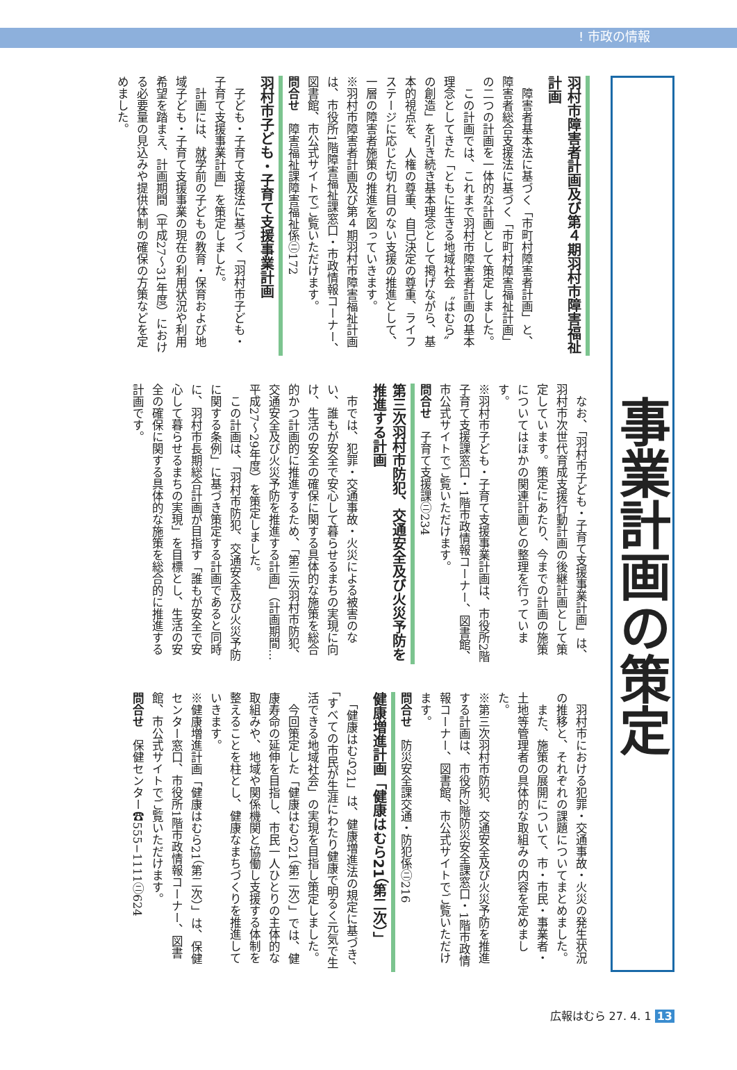! 市政の情報
事業計画の策定
羽村市障害者計画及び第４期羽村市障害福祉計画
　障害者基本法に基づく「市町村障害者計画」と、障害者総合支援法に基づく「市町村障害福祉計画」の二つの計画を一体的な計画として策定しました。
　この計画では、これまで羽村市障害者計画の基本理念としてきた「ともに生きる地域社会〝はむら〟の創造」を引き続き基本理念として掲げながら、基本的視点を、人権の尊重、自己決定の尊重、ライフステージに応じた切れ目のない支援の推進として、一層の障害者施策の推進を図っていきます。
※羽村市障害者計画及び第４期羽村市障害福祉計画は、市役所1階障害福祉課窓口・市政情報コーナー、図書館、市公式サイトでご覧いただけます。
問合せ　障害福祉課障害福祉係㋥172
羽村市子ども・子育て支援事業計画
　子ども・子育て支援法に基づく「羽村市子ども・子育て支援事業計画」を策定しました。
　計画には、就学前の子どもの教育・保育および地域子ども・子育て支援事業の現在の利用状況や利用希望を踏まえ、計画期間（平成27〜31年度）における必要量の見込みや提供体制の確保の方策などを定めました。
　なお、「羽村市子ども・子育て支援事業計画」は、羽村市次世代育成支援行動計画の後継計画として策定しています。策定にあたり、今までの計画の施策についてはほかの関連計画との整理を行っています。
※羽村市子ども・子育て支援事業計画は、市役所2階子育て支援課窓口・1階市政情報コーナー、図書館、市公式サイトでご覧いただけます。
問合せ　子育て支援課㋥234
第三次羽村市防犯、交通安全及び火災予防を推進する計画
　市では、犯罪・交通事故・火災による被害のない、誰もが安全で安心して暮らせるまちの実現に向け、生活の安全の確保に関する具体的な施策を総合的かつ計画的に推進するため、「第三次羽村市防犯、交通安全及び火災予防を推進する計画」（計画期間…平成27〜29年度）を策定しました。
　この計画は、「羽村市防犯、交通安全及び火災予防に関する条例」に基づき策定する計画であると同時に、羽村市長期総合計画が目指す「誰もが安全で安心して暮らせるまちの実現」を目標とし、生活の安全の確保に関する具体的な施策を総合的に推進する計画です。
　羽村市における犯罪・交通事故・火災の発生状況の推移と、それぞれの課題についてまとめました。
　また、施策の展開について、市・市民・事業者・土地等管理者の具体的な取組みの内容を定めました。
※第三次羽村市防犯、交通安全及び火災予防を推進する計画は、市役所2階防災安全課窓口・1階市政情報コーナー、図書館、市公式サイトでご覧いただけます。
問合せ　防災安全課交通・防犯係㋥216
健康増進計画「健康はむら21（第二次）」
　「健康はむら21」は、健康増進法の規定に基づき、「すべての市民が生涯にわたり健康で明るく元気で生活できる地域社会」の実現を目指し策定しました。
　今回策定した「健康はむら21（第二次）」では、健康寿命の延伸を目指し、市民一人ひとりの主体的な取組みや、地域や関係機関と協働し支援する体制を整えることを柱とし、健康なまちづくりを推進していきます。
※健康増進計画「健康はむら21（第二次）」は、保健センター窓口、市役所1階市政情報コーナー、図書館、市公式サイトでご覧いただけます。
問合せ　保健センター☎555−1111㋥624
広報はむら 27. 4. 1 13